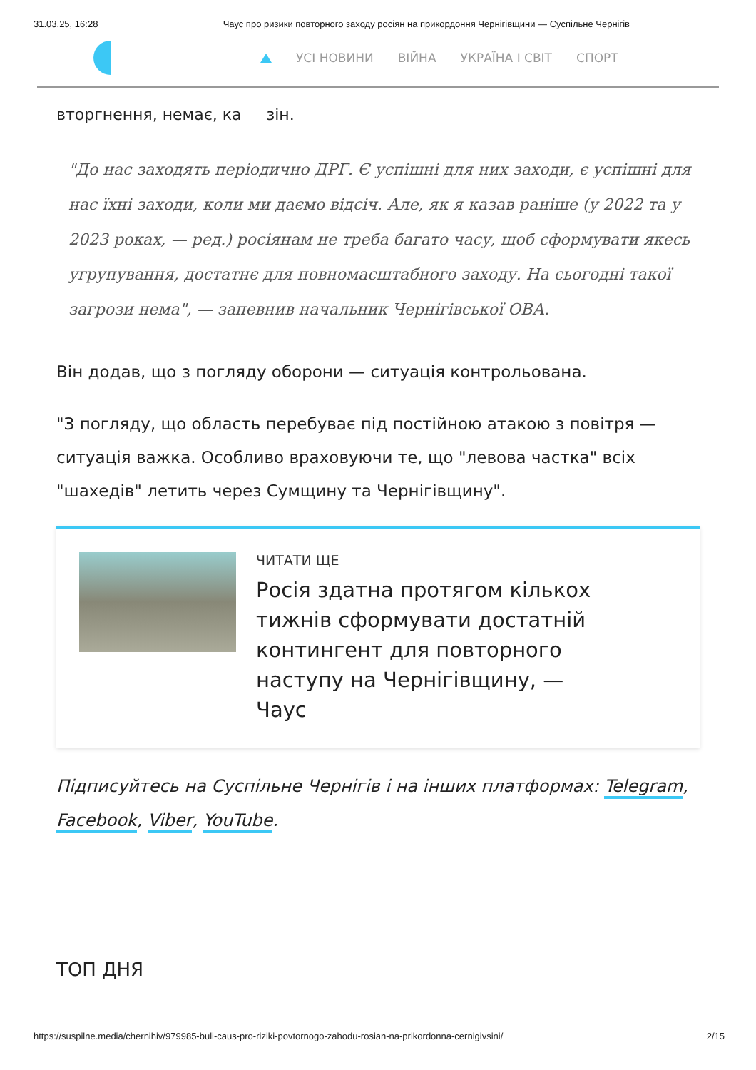31.03.25, 16:28 Чаус про ризики повторного заходу росіян на прикордоння Чернігівщини — Суспільне Чернігів
УСІ НОВИНИ ВІЙНА УКРАЇНА І СВІТ СПОРТ
вторгнення, немає, ка зін.
"До нас заходять періодично ДРГ. Є успішні для них заходи, є успішні для нас їхні заходи, коли ми даємо відсіч. Але, як я казав раніше (у 2022 та у 2023 роках, — ред.) росіянам не треба багато часу, щоб сформувати якесь угрупування, достатнє для повномасштабного заходу. На сьогодні такої загрози нема", — запевнив начальник Чернігівської ОВА.
Він додав, що з погляду оборони — ситуація контрольована.
"З погляду, що область перебуває під постійною атакою з повітря — ситуація важка. Особливо враховуючи те, що "левова частка" всіх "шахедів" летить через Сумщину та Чернігівщину".
ЧИТАТИ ЩЕ
Росія здатна протягом кількох тижнів сформувати достатній контингент для повторного наступу на Чернігівщину, — Чаус
Підписуйтесь на Суспільне Чернігів і на інших платформах: Telegram, Facebook, Viber, YouTube.
ТОП ДНЯ
https://suspilne.media/chernihiv/979985-buli-caus-pro-riziki-povtornogo-zahodu-rosian-na-prikordonna-cernigivsini/ 2/15